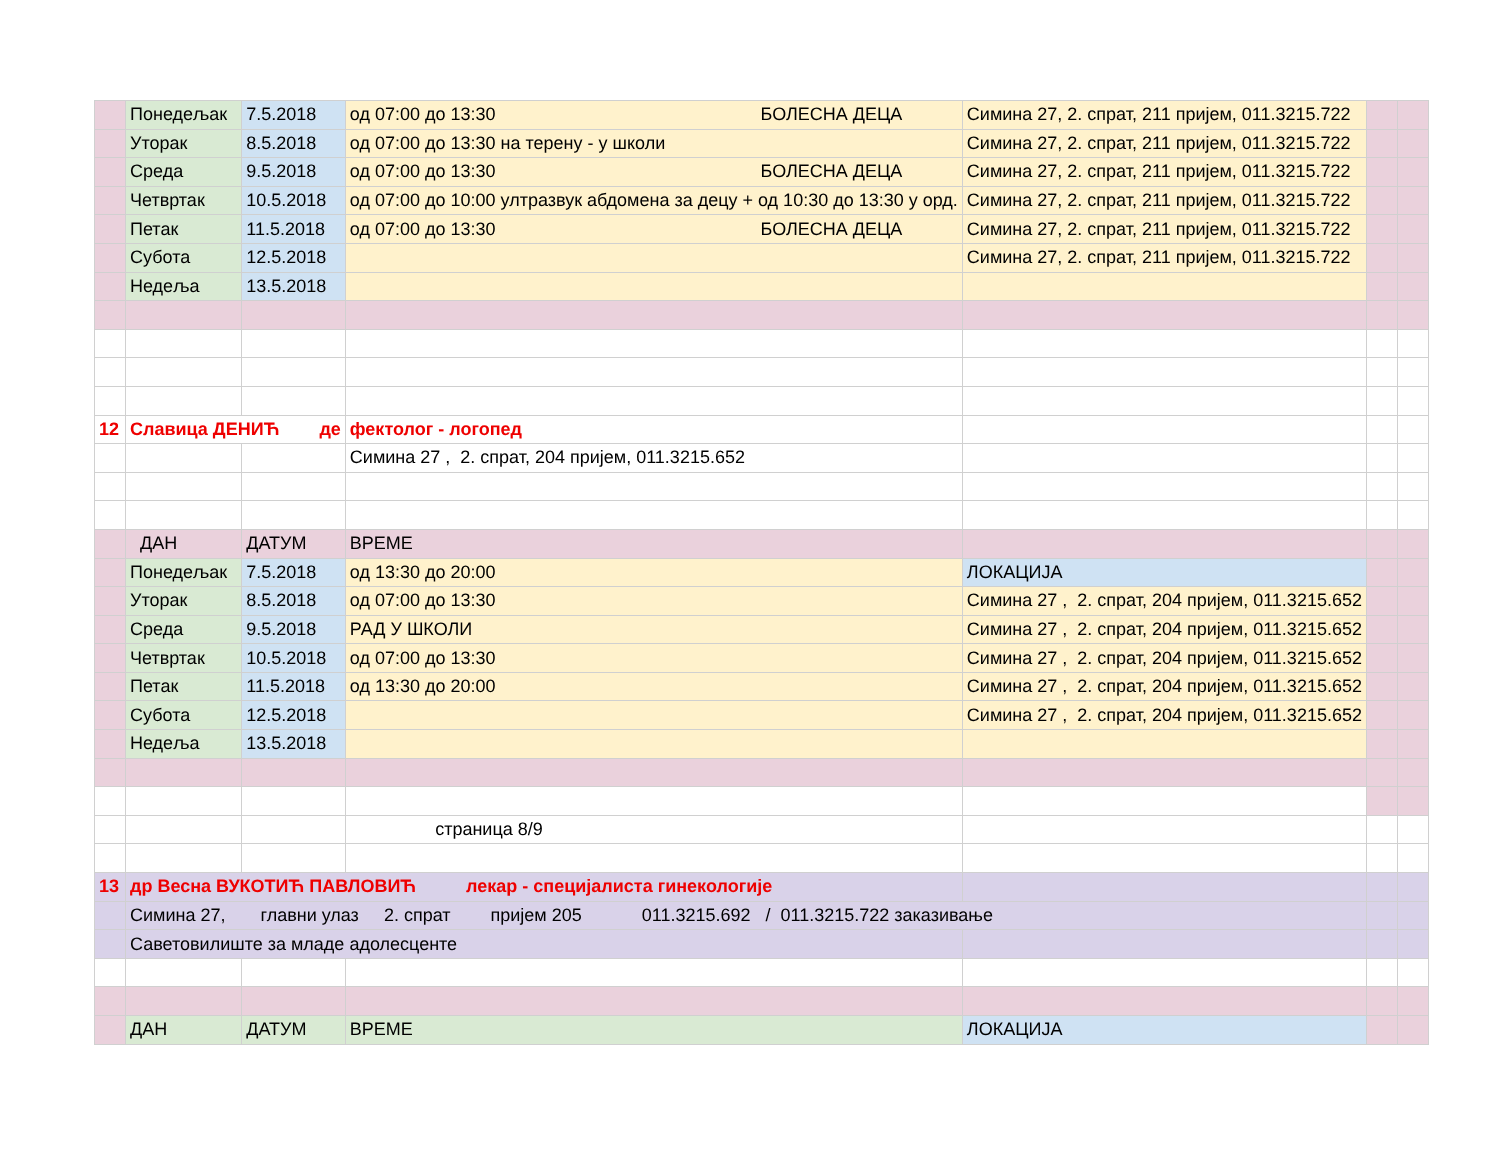| | Понедељак | 7.5.2018 | од 07:00 до 13:30 БОЛЕСНА ДЕЦА | Симина 27, 2. спрат, 211 пријем, 011.3215.722 | | |
| | Уторак | 8.5.2018 | од 07:00 до 13:30 на терену - у школи | Симина 27, 2. спрат, 211 пријем, 011.3215.722 | | |
| | Среда | 9.5.2018 | од 07:00 до 13:30 БОЛЕСНА ДЕЦА | Симина 27, 2. спрат, 211 пријем, 011.3215.722 | | |
| | Четвртак | 10.5.2018 | од 07:00 до 10:00 ултразвук абдомена за децу + од 10:30 до 13:30 у орд. | Симина 27, 2. спрат, 211 пријем, 011.3215.722 | | |
| | Петак | 11.5.2018 | од 07:00 до 13:30 БОЛЕСНА ДЕЦА | Симина 27, 2. спрат, 211 пријем, 011.3215.722 | | |
| | Субота | 12.5.2018 | | Симина 27, 2. спрат, 211 пријем, 011.3215.722 | | |
| | Недеља | 13.5.2018 | | | | |
| 12 | Славица ДЕНИЋ де | | фектолог - логопед | | | |
| | | | Симина 27 , 2. спрат, 204 пријем, 011.3215.652 | | | |
| | ДАН | ДАТУМ | ВРЕМЕ | | | |
| | Понедељак | 7.5.2018 | од 13:30 до 20:00 | ЛОКАЦИЈА | | |
| | Уторак | 8.5.2018 | од 07:00 до 13:30 | Симина 27 , 2. спрат, 204 пријем, 011.3215.652 | | |
| | Среда | 9.5.2018 | РАД У ШКОЛИ | Симина 27 , 2. спрат, 204 пријем, 011.3215.652 | | |
| | Четвртак | 10.5.2018 | од 07:00 до 13:30 | Симина 27 , 2. спрат, 204 пријем, 011.3215.652 | | |
| | Петак | 11.5.2018 | од 13:30 до 20:00 | Симина 27 , 2. спрат, 204 пријем, 011.3215.652 | | |
| | Субота | 12.5.2018 | | Симина 27 , 2. спрат, 204 пријем, 011.3215.652 | | |
| | Недеља | 13.5.2018 | | | | |
| | | | страница 8/9 | | | |
| 13 | др Весна ВУКОТИЋ ПАВЛОВИЋ лекар - специјалиста гинекологије | | | | | |
| | Симина 27, главни улаз 2. спрат пријем 205 011.3215.692 / 011.3215.722 заказивање | | | | | |
| | Саветовилиште за младе адолесценте | | | | | |
| | ДАН | ДАТУМ | ВРЕМЕ | ЛОКАЦИЈА | | |